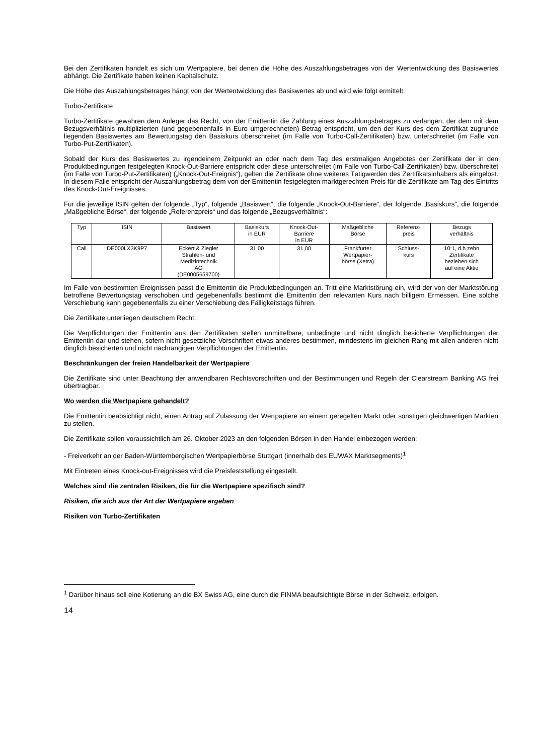Bei den Zertifikaten handelt es sich um Wertpapiere, bei denen die Höhe des Auszahlungsbetrages von der Wertentwicklung des Basiswertes abhängt. Die Zertifikate haben keinen Kapitalschutz.
Die Höhe des Auszahlungsbetrages hängt von der Wertentwicklung des Basiswertes ab und wird wie folgt ermittelt:
Turbo-Zertifikate
Turbo-Zertifikate gewähren dem Anleger das Recht, von der Emittentin die Zahlung eines Auszahlungsbetrages zu verlangen, der dem mit dem Bezugsverhältnis multiplizierten (und gegebenenfalls in Euro umgerechneten) Betrag entspricht, um den der Kurs des dem Zertifikat zugrunde liegenden Basiswertes am Bewertungstag den Basiskurs überschreitet (im Falle von Turbo-Call-Zertifikaten) bzw. unterschreitet (im Falle von Turbo-Put-Zertifikaten).
Sobald der Kurs des Basiswertes zu irgendeinem Zeitpunkt an oder nach dem Tag des erstmaligen Angebotes der Zertifikate der in den Produktbedingungen festgelegten Knock-Out-Barriere entspricht oder diese unterschreitet (im Falle von Turbo-Call-Zertifikaten) bzw. überschreitet (im Falle von Turbo-Put-Zertifikaten) („Knock-Out-Ereignis“), gelten die Zertifikate ohne weiteres Tätigwerden des Zertifikatsinhabers als eingelöst. In diesem Falle entspricht der Auszahlungsbetrag dem von der Emittentin festgelegten marktgerechten Preis für die Zertifikate am Tag des Eintritts des Knock-Out-Ereignisses.
Für die jeweilige ISIN gelten der folgende „Typ“, folgende „Basiswert“, die folgende „Knock-Out-Barriere“, der folgende „Basiskurs“, die folgende „Maßgebliche Börse“, der folgende „Referenzpreis“ und das folgende „Bezugsverhältnis“:
| Typ | ISIN | Basiswert | Basiskurs in EUR | Knock-Out- Barriere in EUR | Maßgebliche Börse | Referenz- preis | Bezugs verhältnis |
| Call | DE000LX3K9P7 | Eckert & Ziegler Strahlen- und Medizintechnik AG (DE0005659700) | 31,00 | 31,00 | Frankfurter Wertpapier- börse (Xetra) | Schluss- kurs | 10:1, d.h zehn Zertifikate beziehen sich auf eine Aktie |
Im Falle von bestimmten Ereignissen passt die Emittentin die Produktbedingungen an. Tritt eine Marktstörung ein, wird der von der Marktstörung betroffene Bewertungstag verschoben und gegebenenfalls bestimmt die Emittentin den relevanten Kurs nach billigem Ermessen. Eine solche Verschiebung kann gegebenenfalls zu einer Verschiebung des Fälligkeitstags führen.
Die Zertifikate unterliegen deutschem Recht.
Die Verpflichtungen der Emittentin aus den Zertifikaten stellen unmittelbare, unbedingte und nicht dinglich besicherte Verpflichtungen der Emittentin dar und stehen, sofern nicht gesetzliche Vorschriften etwas anderes bestimmen, mindestens im gleichen Rang mit allen anderen nicht dinglich besicherten und nicht nachrangigen Verpflichtungen der Emittentin.
Beschränkungen der freien Handelbarkeit der Wertpapiere
Die Zertifikate sind unter Beachtung der anwendbaren Rechtsvorschriften und der Bestimmungen und Regeln der Clearstream Banking AG frei übertragbar.
Wo werden die Wertpapiere gehandelt?
Die Emittentin beabsichtigt nicht, einen Antrag auf Zulassung der Wertpapiere an einem geregelten Markt oder sonstigen gleichwertigen Märkten zu stellen.
Die Zertifikate sollen voraussichtlich am 26. Oktober 2023 an den folgenden Börsen in den Handel einbezogen werden:
- Freiverkehr an der Baden-Württembergischen Wertpapierbörse Stuttgart (innerhalb des EUWAX Marktsegments)<sup>1</sup>
Mit Eintreten eines Knock-out-Ereignisses wird die Preisfeststellung eingestellt.
Welches sind die zentralen Risiken, die für die Wertpapiere spezifisch sind?
Risiken, die sich aus der Art der Wertpapiere ergeben
Risiken von Turbo-Zertifikaten
<sup>1</sup> Darüber hinaus soll eine Kotierung an die BX Swiss AG, eine durch die FINMA beaufsichtigte Börse in der Schweiz, erfolgen.
14